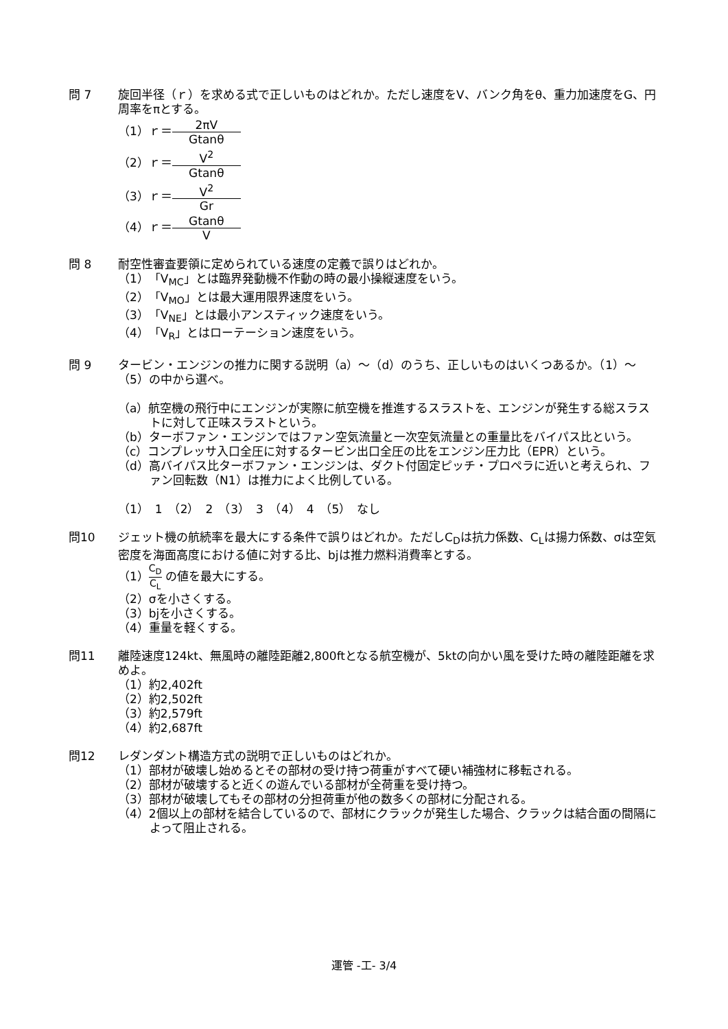問 7 旋回半径（ｒ）を求める式で正しいものはどれか。ただし速度をV、バンク角をθ、重力加速度をG、円周率をπとする。
（1）ｒ＝ 2πV Gtanθ
（2）ｒ＝ V<sup>2</sup> Gtanθ
（3）ｒ＝ V<sup>2</sup> Gr
（4）ｒ＝ Gtanθ V
問 8 耐空性審査要領に定められている速度の定義で誤りはどれか。
（1）「V<sub>MC</sub>」とは臨界発動機不作動の時の最小操縦速度をいう。
（2）「V<sub>MO</sub>」とは最大運用限界速度をいう。
（3）「V<sub>NE</sub>」とは最小アンスティック速度をいう。
（4）「V<sub>R</sub>」とはローテーション速度をいう。
問 9 タービン・エンジンの推力に関する説明（a）～（d）のうち、正しいものはいくつあるか。（1）～（5）の中から選べ。
（a）航空機の飛行中にエンジンが実際に航空機を推進するスラストを、エンジンが発生する総スラストに対して正味スラストという。
（b）ターボファン・エンジンではファン空気流量と一次空気流量との重量比をバイパス比という。
（c）コンプレッサ入口全圧に対するタービン出口全圧の比をエンジン圧力比（EPR）という。
（d）高バイパス比ターボファン・エンジンは、ダクト付固定ピッチ・プロペラに近いと考えられ、ファン回転数（N1）は推力によく比例している。
（1）　1　（2）　2　（3）　3　（4）　4　（5）　なし
問10 ジェット機の航続率を最大にする条件で誤りはどれか。ただしC<sub>D</sub>は抗力係数、C<sub>L</sub>は揚力係数、σは空気密度を海面高度における値に対する比、bjは推力燃料消費率とする。
（1）C<sub>D</sub> C<sub>L</sub> の値を最大にする。
（2）σを小さくする。
（3）bjを小さくする。
（4）重量を軽くする。
問11 離陸速度124kt、無風時の離陸距離2,800ftとなる航空機が、5ktの向かい風を受けた時の離陸距離を求めよ。
（1）約2,402ft
（2）約2,502ft
（3）約2,579ft
（4）約2,687ft
問12 レダンダント構造方式の説明で正しいものはどれか。
（1）部材が破壊し始めるとその部材の受け持つ荷重がすべて硬い補強材に移転される。
（2）部材が破壊すると近くの遊んでいる部材が全荷重を受け持つ。
（3）部材が破壊してもその部材の分担荷重が他の数多くの部材に分配される。
（4）2個以上の部材を結合しているので、部材にクラックが発生した場合、クラックは結合面の間隔によって阻止される。
運管 -工- 3/4